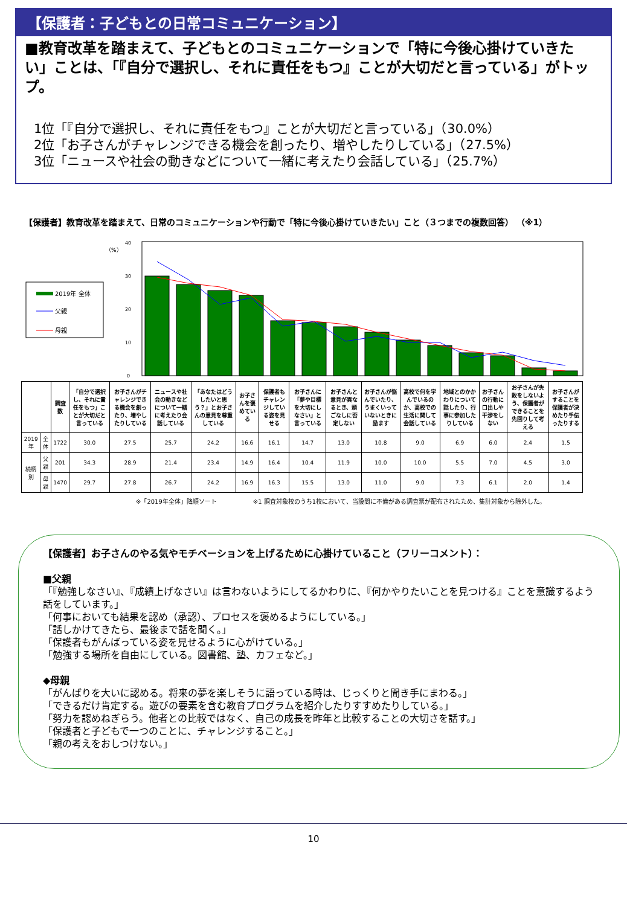【保護者：子どもとの日常コミュニケーション】
■教育改革を踏まえて、子どもとのコミュニケーションで「特に今後心掛けていきたい」ことは、「『自分で選択し、それに責任をもつ』ことが大切だと言っている」がトップ。
1位「『自分で選択し、それに責任をもつ』ことが大切だと言っている」（30.0%）
2位「お子さんがチャレンジできる機会を創ったり、増やしたりしている」（27.5%）
3位「ニュースや社会の動きなどについて一緒に考えたり会話している」（25.7%）
【保護者】教育改革を踏まえて、日常のコミュニケーションや行動で「特に今後心掛けていきたい」こと（３つまでの複数回答） （※1）
（%）
2019年 全体
父親
母親
0
10
20
30
40
| | | 調査数 | 「自分で選択し、それに責任をもつ」ことが大切だと言っている | お子さんがチャレンジできる機会を創ったり、増やしたりしている | ニュースや社会の動きなどについて一緒に考えたり会話している | 「あなたはどうしたいと思う？」とお子さんの意見を尊重している | お子さんを褒めている | 保護者もチャレンジしている姿を見せる | お子さんに「夢や目標を大切にしなさい」と言っている | お子さんと意見が異なるとき、頭ごなしに否定しない | お子さんが悩んでいたり、うまくいっていないときに励ます | 高校で何を学んでいるのか、高校での生活に関して会話している | 地域とのかかわりについて話したり、行事に参加したりしている | お子さんの行動に口出しや干渉をしない | お子さんが失敗をしないよう、保護者ができることを先回りして考える | お子さんがすることを保護者が決めたり手伝ったりする |
| --- | --- | --- | --- | --- | --- | --- | --- | --- | --- | --- | --- | --- | --- | --- | --- | --- |
| 2019年 | 全体 | 1722 | 30.0 | 27.5 | 25.7 | 24.2 | 16.6 | 16.1 | 14.7 | 13.0 | 10.8 | 9.0 | 6.9 | 6.0 | 2.4 | 1.5 |
| 続柄別 | 父親 | 201 | 34.3 | 28.9 | 21.4 | 23.4 | 14.9 | 16.4 | 10.4 | 11.9 | 10.0 | 10.0 | 5.5 | 7.0 | 4.5 | 3.0 |
| | 母親 | 1470 | 29.7 | 27.8 | 26.7 | 24.2 | 16.9 | 16.3 | 15.5 | 13.0 | 11.0 | 9.0 | 7.3 | 6.1 | 2.0 | 1.4 |
※「2019年全体」降順ソート　　　　　　※1 調査対象校のうち1校において、当設問に不備がある調査票が配布されたため、集計対象から除外した。
【保護者】お子さんのやる気やモチベーションを上げるために心掛けていること（フリーコメント）：
■父親
「『勉強しなさい』、『成績上げなさい』は言わないようにしてるかわりに、『何かやりたいことを見つける』ことを意識するよう話をしています。」
「何事においても結果を認め（承認）、プロセスを褒めるようにしている。」
「話しかけてきたら、最後まで話を聞く。」
「保護者もがんばっている姿を見せるように心がけている。」
「勉強する場所を自由にしている。図書館、塾、カフェなど。」
◆母親
「がんばりを大いに認める。将来の夢を楽しそうに語っている時は、じっくりと聞き手にまわる。」
「できるだけ肯定する。遊びの要素を含む教育プログラムを紹介したりすすめたりしている。」
「努力を認めねぎらう。他者との比較ではなく、自己の成長を昨年と比較することの大切さを話す。」
「保護者と子どもで一つのことに、チャレンジすること。」
「親の考えをおしつけない。」
10